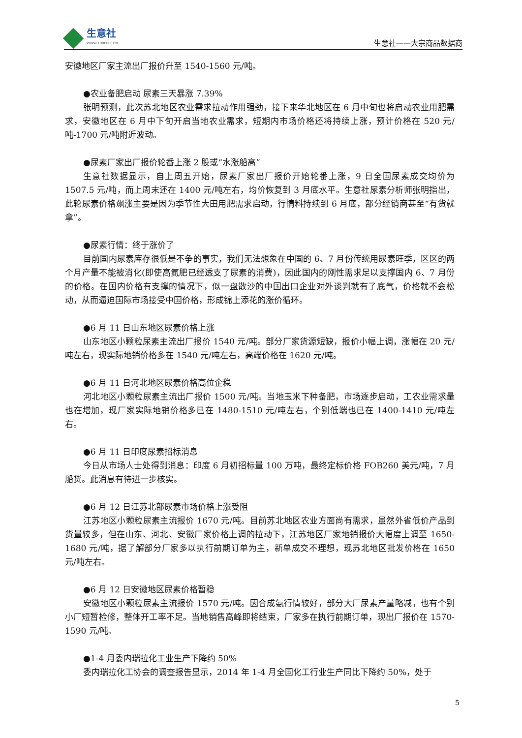生意社
WWW.100PPI.COM
生意社——大宗商品数据商
安徽地区厂家主流出厂报价升至 1540-1560 元/吨。
●农业备肥启动 尿素三天暴涨 7.39%
张明预测，此次苏北地区农业需求拉动作用强劲，接下来华北地区在 6 月中旬也将启动农业用肥需求，安徽地区在 6 月中下旬开启当地农业需求，短期内市场价格还将持续上涨，预计价格在 520 元/吨-1700 元/吨附近波动。
●尿素厂家出厂报价轮番上涨 2 股或“水涨船高”
生意社数据显示，自上周五开始，尿素厂家出厂报价开始轮番上涨，9 日全国尿素成交均价为 1507.5 元/吨，而上周末还在 1400 元/吨左右，均价恢复到 3 月底水平。生意社尿素分析师张明指出，此轮尿素价格飙涨主要是因为季节性大田用肥需求启动，行情料持续到 6 月底，部分经销商甚至“有货就拿”。
●尿素行情：终于涨价了
目前国内尿素库存很低是不争的事实，我们无法想象在中国的 6、7 月份传统用尿素旺季，区区的两个月产量不能被消化(即使高氮肥已经透支了尿素的消费)，因此国内的刚性需求足以支撑国内 6、7 月份的价格。在国内价格有支撑的情况下，似一盘散沙的中国出口企业对外谈判就有了底气，价格就不会松动，从而逼迫国际市场接受中国价格，形成锦上添花的涨价循环。
●6 月 11 日山东地区尿素价格上涨
山东地区小颗粒尿素主流出厂报价 1540 元/吨。部分厂家货源短缺，报价小幅上调，涨幅在 20 元/吨左右，现实际地销价格多在 1540 元/吨左右，高端价格在 1620 元/吨。
●6 月 11 日河北地区尿素价格高位企稳
河北地区小颗粒尿素主流出厂报价 1500 元/吨。当地玉米下种备肥，市场逐步启动，工农业需求量也在增加，现厂家实际地销价格多已在 1480-1510 元/吨左右，个别低端也已在 1400-1410 元/吨左右。
●6 月 11 日印度尿素招标消息
今日从市场人士处得到消息：印度 6 月初招标量 100 万吨，最终定标价格 FOB260 美元/吨，7 月船货。此消息有待进一步核实。
●6 月 12 日江苏北部尿素市场价格上涨受阻
江苏地区小颗粒尿素主流报价 1670 元/吨。目前苏北地区农业方面尚有需求，虽然外省低价产品到货量较多，但在山东、河北、安徽厂家价格上调的拉动下，江苏地区厂家地销报价大幅度上调至 1650-1680 元/吨，据了解部分厂家多以执行前期订单为主，新单成交不理想，现苏北地区批发价格在 1650 元/吨左右。
●6 月 12 日安徽地区尿素价格暂稳
安徽地区小颗粒尿素主流报价 1570 元/吨。因合成氨行情较好，部分大厂尿素产量略减，也有个别小厂短暂检修，整体开工率不足。当地销售高峰即将结束，厂家多在执行前期订单，现出厂报价在 1570-1590 元/吨。
●1-4 月委内瑞拉化工业生产下降约 50%
委内瑞拉化工协会的调查报告显示，2014 年 1-4 月全国化工行业生产同比下降约 50%，处于
5